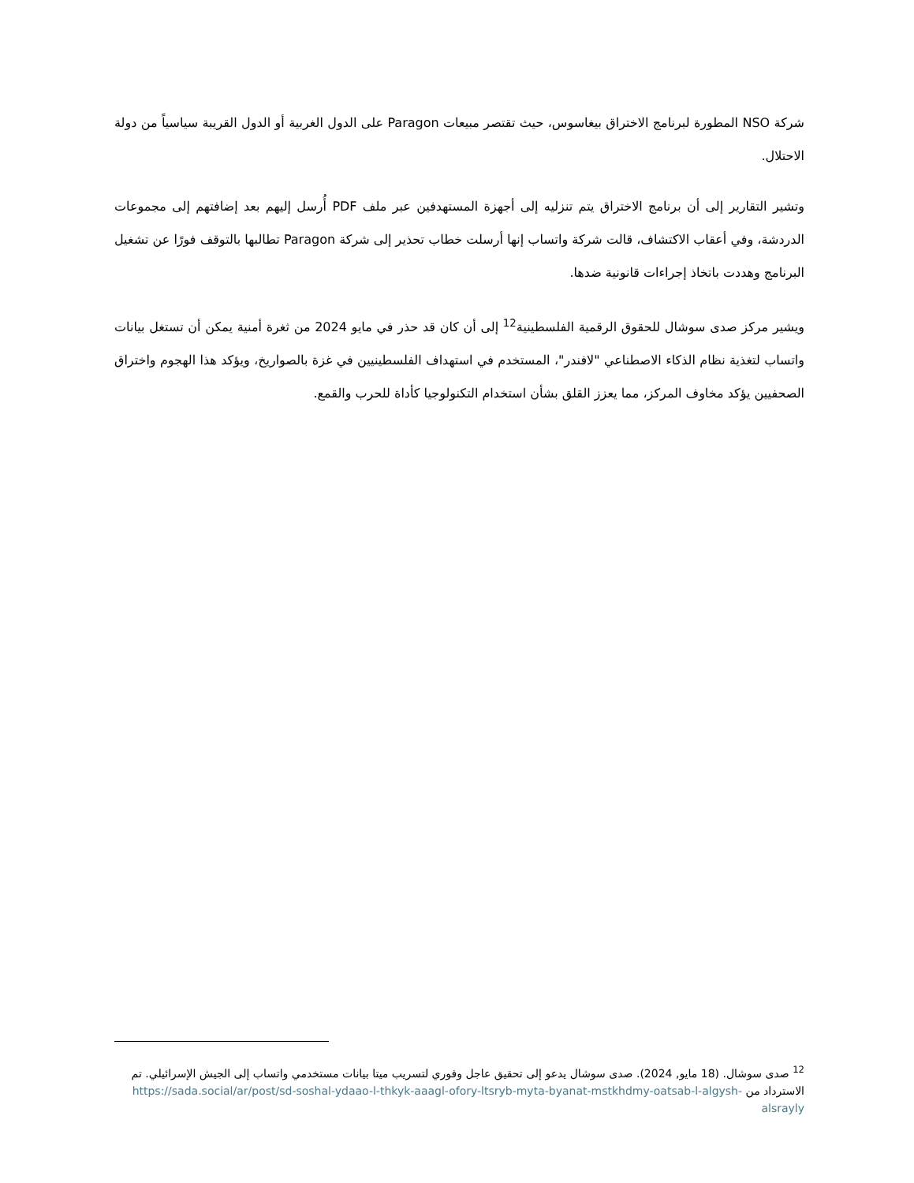شركة NSO المطورة لبرنامج الاختراق بيغاسوس، حيث تقتصر مبيعات Paragon على الدول الغربية أو الدول القريبة سياسياً من دولة الاحتلال.
وتشير التقارير إلى أن برنامج الاختراق يتم تنزليه إلى أجهزة المستهدفين عبر ملف PDF أُرسل إليهم بعد إضافتهم إلى مجموعات الدردشة، وفي أعقاب الاكتشاف، قالت شركة واتساب إنها أرسلت خطاب تحذير إلى شركة Paragon تطالبها بالتوقف فورًا عن تشغيل البرنامج وهددت باتخاذ إجراءات قانونية ضدها.
ويشير مركز صدى سوشال للحقوق الرقمية الفلسطينية<sup>12</sup> إلى أن كان قد حذر في مايو 2024 من ثغرة أمنية يمكن أن تستغل بيانات واتساب لتغذية نظام الذكاء الاصطناعي "لافندر"، المستخدم في استهداف الفلسطينيين في غزة بالصواريخ، ويؤكد هذا الهجوم واختراق الصحفيين يؤكد مخاوف المركز، مما يعزز القلق بشأن استخدام التكنولوجيا كأداة للحرب والقمع.
<sup>12</sup> صدى سوشال. (18 مايو, 2024). صدى سوشال يدعو إلى تحقيق عاجل وفوري لتسريب ميتا بيانات مستخدمي واتساب إلى الجيش الإسرائيلي. تم الاسترداد من https://sada.social/ar/post/sd-soshal-ydaao-l-thkyk-aaagl-ofory-ltsryb-myta-byanat-mstkhdmy-oatsab-l-algysh-alsrayly